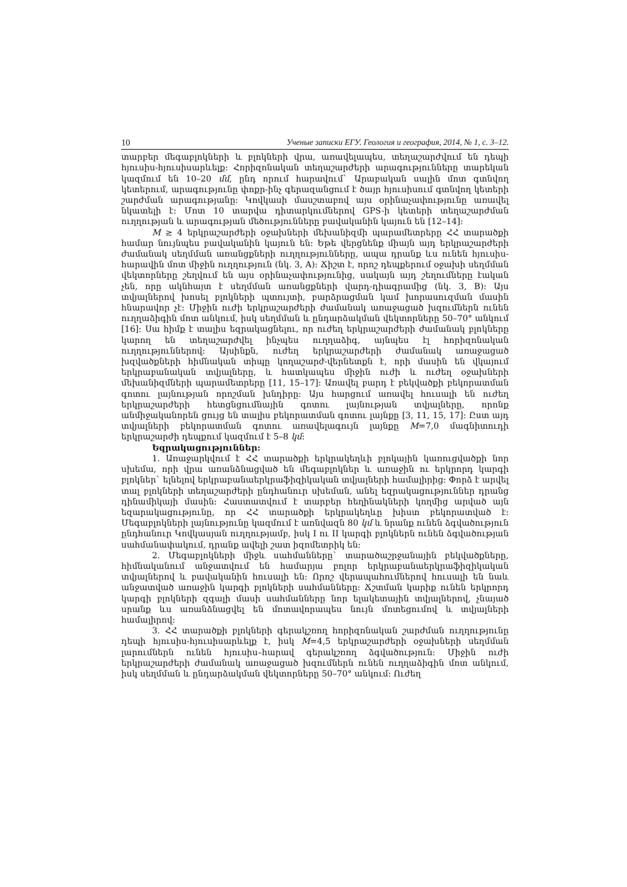10 Ученые записки ЕГУ. Геология и география, 2014, № 1, с. 3–12.
տարբեր մեգաբլոկների և բլոկների վրա, առավելապես, տեղաշարժվում են դեպի հյուսիս-հյուսիսարևելք: Հորիզոնական տեղաշարժերի արագությունները տարեկան կազմում են 10–20 մմ, ընդ որում հարավում` Արաբական սալին մոտ գտնվող կետերում, արագությունը փոքր-ինչ գերազանցում է ծայր հյուսիսում գտնվող կետերի շարժման արագությանը: Կովկասի մասշտաբով այս օրինաչափությունը առավել նկատելի է: Մոտ 10 տարվա դիտարկումներով GPS-ի կետերի տեղաշարժման ուղղության և արագության մեծությունները բավականին կայուն են [12–14]:
M ≥ 4 երկրաշարժերի օջախների մեխանիզմի պարամետրերը ՀՀ տարածքի համար նույնպես բավականին կայուն են: Եթե վերցնենք միայն այդ երկրաշարժերի ժամանակ սեղմման առանցքների ուղղությունները, ապա դրանք ևս ունեն հյուսիս-հարավին մոտ միջին ուղղություն (նկ. 3, A): Ճիշտ է, որոշ դեպքերում օջախի սեղմման վեկտորները շեղվում են այս օրինաչափությունից, սակայն այդ շեղումները էական չեն, որը ակնհայտ է սեղմման առանցքների վարդ-դիագրամից (նկ. 3, B): Այս տվյալներով խոսել բլոկների պտույտի, բարձրացման կամ խորասուզման մասին հնարավոր չէ: Միջին ուժի երկրաշարժերի ժամանակ առաջացած խզումներն ունեն ուղղաձիգին մոտ անկում, իսկ սեղմման և ընդարձակման վեկտորները 50–70° անկում [16]: Սա հիմք է տալիս եզրակացնելու, որ ուժեղ երկրաշարժերի ժամանակ բլոկները կարող են տեղաշարժվել ինչպես ուղղաձիգ, այնպես էլ հորիզոնական ուղղություններով: Այսինքն, ուժեղ երկրաշարժերի ժամանակ առաջացած խզվածքների հիմնական տիպը կողաշարժ-վերնետքն է, որի մասին են վկայում երկրաբանական տվյալները, և հատկապես միջին ուժի և ուժեղ օջախների մեխանիզմների պարամետրերը [11, 15–17]: Առավել բարդ է բեկվածքի բեկորատման գոտու լայնության որոշման խնդիրը: Այս հարցում առավել հուսալի են ուժեղ երկրաշարժերի հետցնցումնային գոտու լայնության տվյալները, որոնք անմիջականորեն ցույց են տալիս բեկորատման գոտու լայնքը [3, 11, 15, 17]: Ըստ այդ տվյալների բեկորատման գոտու առավելագույն լայնքը M=7,0 մագնիտուդի երկրաշարժի դեպքում կազմում է 5–8 կմ:
Եզրակացություններ:
1. Առաջարկվում է ՀՀ տարածքի երկրակեղևի բլոկային կառուցվածքի նոր սխեմա, որի վրա առանձնացված են մեգաբլոկներ և առաջին ու երկրորդ կարգի բլոկներ` ելնելով երկրաբանաերկրաֆիզիկական տվյալների համալիրից: Փորձ է արվել տալ բլոկների տեղաշարժերի ընդհանուր սխեման, անել եզրակացություններ դրանց դինամիկայի մասին: Հաստատվում է տարբեր հեղինակների կողմից արված այն եզարակացությունը, որ ՀՀ տարածքի երկրակեղևը խիստ բեկորատված է: Մեգաբլոկների լայնությունը կազմում է առնվազն 80 կմ և նրանք ունեն ձգվածություն ընդհանուր Կովկասյան ուղղությամբ, իսկ I ու II կարգի բլոկներն ունեն ձգվածության սահմանափակում, դրանք ավելի շատ իզոմետրիկ են:
2. Մեգաբլոկների միջև սահմանները` տարածաշրջանային բեկվածքները, հիմնականում անջատվում են համարյա բոլոր երկրաբանաերկրաֆիզիկական տվյալներով և բավականին հուսալի են: Որոշ վերապահումներով հուսալի են նաև անջատված առաջին կարգի բլոկների սահմանները: Ճշտման կարիք ունեն երկրորդ կարգի բլոկների զգալի մասի սահմանները նոր ելակետային տվյալներով, չնայած սրանք ևս առանձնացվել են մոտավորապես նույն մոտեցումով և տվյալների համալիրով:
3. ՀՀ տարածքի բլոկների գերակշռող հորիզոնական շարժման ուղղությունը դեպի հյուսիս-հյուսիսարևելք է, իսկ M=4,5 երկրաշարժերի օջախների սեղմման լարումներն ունեն հյուսիս–հարավ գերակշռող ձգվածություն: Միջին ուժի երկրաշարժերի ժամանակ առաջացած խզումներն ունեն ուղղաձիգին մոտ անկում, իսկ սեղմման և ընդարձակման վեկտորները 50–70° անկում: Ուժեղ